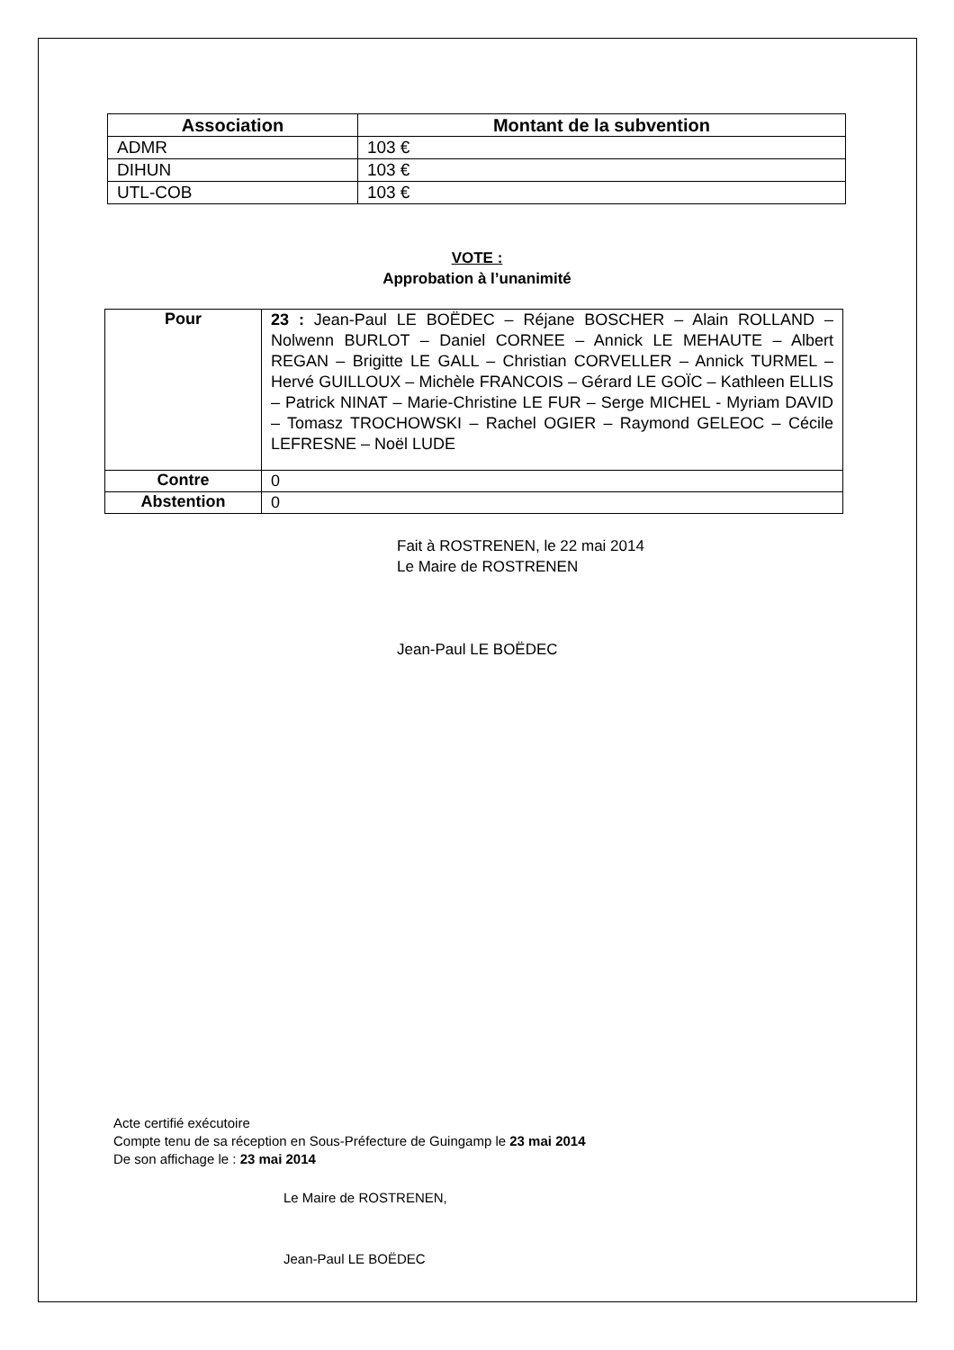| Association | Montant de la subvention |
| --- | --- |
| ADMR | 103 € |
| DIHUN | 103 € |
| UTL-COB | 103 € |
VOTE :
Approbation à l’unanimité
| Pour | 23 : Jean-Paul LE BOËDEC – Réjane BOSCHER – Alain ROLLAND – Nolwenn BURLOT – Daniel CORNEE – Annick LE MEHAUTE – Albert REGAN – Brigitte LE GALL – Christian CORVELLER – Annick TURMEL – Hervé GUILLOUX – Michèle FRANCOIS – Gérard LE GOÏC – Kathleen ELLIS – Patrick NINAT – Marie-Christine LE FUR – Serge MICHEL - Myriam DAVID – Tomasz TROCHOWSKI – Rachel OGIER – Raymond GELEOC – Cécile LEFRESNE – Noël LUDE |
| Contre | 0 |
| Abstention | 0 |
Fait à ROSTRENEN, le 22 mai 2014
Le Maire de ROSTRENEN
Jean-Paul LE BOËDEC
Acte certifié exécutoire
Compte tenu de sa réception en Sous-Préfecture de Guingamp le 23 mai 2014
De son affichage le : 23 mai 2014
Le Maire de ROSTRENEN,
Jean-Paul LE BOËDEC